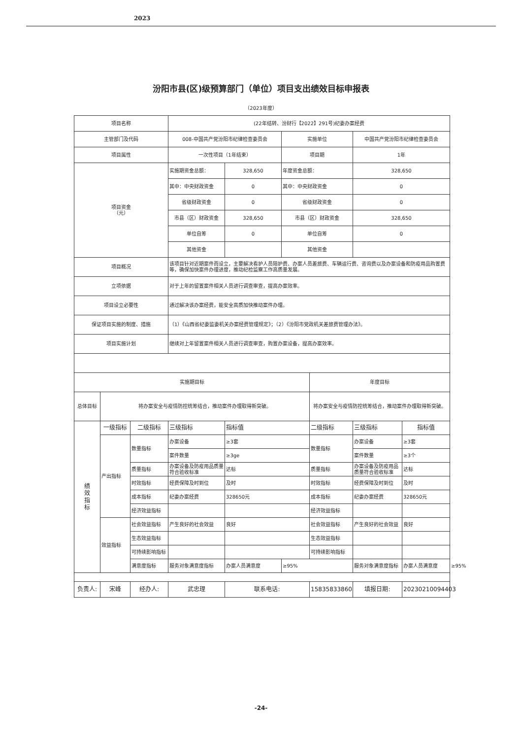2023
汾阳市县(区)级预算部门（单位）项目支出绩效目标申报表
（2023年度）
| 项目名称 | | | (22年结转、汾财行【2022】291号)纪委办案经费 | | | | | | |
| 主管部门及代码 | | | 008-中国共产党汾阳市纪律检查委员会 | | 实施单位 | | 中国共产党汾阳市纪律检查委员会 | | |
| 项目属性 | | | 一次性项目（1年结束） | | 项目期 | | 1年 | | |
| 项目资金 （元） | | | 实施期资金总额： | 328,650 | 年度资金总额： | | 328,650 | | |
| | | | 其中：中央财政资金 | 0 | 其中：中央财政资金 | | 0 | | |
| | | | 省级财政资金 | 0 | 省级财政资金 | | 0 | | |
| | | | 市县（区）财政资金 | 328,650 | 市县（区）财政资金 | | 328,650 | | |
| | | | 单位自筹 | 0 | 单位自筹 | | 0 | | |
| | | | 其他资金 | | 其他资金 | | | | |
| 项目概况 | | | 该项目针对近期案件而设立，主要解决看护人员陪护费、办案人员差旅费、车辆运行费、咨询费以及办案设备和防疫用品购置费等，确保加快案件办理进度，推动纪检监察工作高质量发展。 | | | | | | |
| 立项依据 | | | 对于上年的留置案件相关人员进行调查审查，提高办案效率。 | | | | | | |
| 项目设立必要性 | | | 通过解决该办案经费，能安全高质加快推动案件办理。 | | | | | | |
| 保证项目实施的制度、措施 | | | （1）《山西省纪委监委机关办案经费管理规定》；（2）《汾阳市党政机关差旅费管理办法》。 | | | | | | |
| 项目实施计划 | | | 继续对上年留置案件相关人员进行调查审查，购置办案设备，提高办案效率。 | | | | | | |
| 实施期目标 | | | | | | 年度目标 | | | |
| 总体目标 | 将办案安全与疫情防控统筹结合，推动案件办理取得新突破。 | | | | | 将办案安全与疫情防控统筹结合，推动案件办理取得新突破。 | | | |
| 绩 效 指 标 | 一级指标 | 二级指标 | 三级指标 | 指标值 | | 二级指标 | 三级指标 | 指标值 | |
| | 产出指标 | 数量指标 | 办案设备 | ≥3套 | | 数量指标 | 办案设备 | ≥3套 | |
| | | | 案件数量 | ≥3ge | | | 案件数量 | ≥3个 | |
| | | 质量指标 | 办案设备及防疫用品质量符合验收标准 | 达标 | | 质量指标 | 办案设备及防疫用品质量符合验收标准 | 达标 | |
| | | 时效指标 | 经费保障及时到位 | 及时 | | 时效指标 | 经费保障及时到位 | 及时 | |
| | | 成本指标 | 纪委办案经费 | 328650元 | | 成本指标 | 纪委办案经费 | 328650元 | |
| | | 经济效益指标 | | | | 经济效益指标 | | | |
| | 效益指标 | 社会效益指标 | 产生良好的社会效益 | 良好 | | 社会效益指标 | 产生良好的社会效益 | 良好 | |
| | | 生态效益指标 | | | | 生态效益指标 | | | |
| | | 可持续影响指标 | | | | 可持续影响指标 | | | |
| | | 满意度指标 | 服务对象满意度指标 | 办案人员满意度 | ≥95% | | 服务对象满意度指标 | 办案人员满意度 | ≥95% |
| 负责人: | 宋峰 | 经办人: | 武忠理 | 联系电话: | | 15835833860 | 填报日期: | 20230210094403 | |
-24-